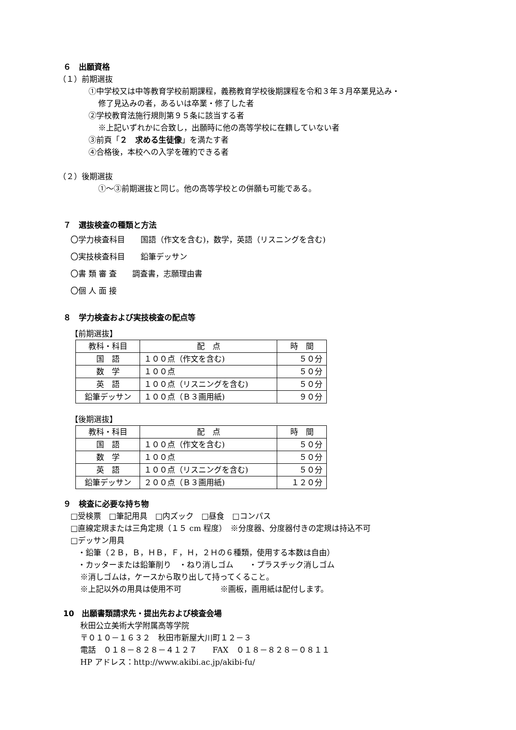６　出願資格
（１）前期選抜
①中学校又は中等教育学校前期課程，義務教育学校後期課程を令和３年３月卒業見込み・
修了見込みの者，あるいは卒業・修了した者
②学校教育法施行規則第９５条に該当する者
※上記いずれかに合致し，出願時に他の高等学校に在籍していない者
③前頁「２　求める生徒像」を満たす者
④合格後，本校への入学を確約できる者
（２）後期選抜
①～③前期選抜と同じ。他の高等学校との併願も可能である。
７　選抜検査の種類と方法
〇学力検査科目　　国語（作文を含む)，数学，英語（リスニングを含む)
〇実技検査科目　　鉛筆デッサン
〇書 類 審 査　　調査書，志願理由書
〇個 人 面 接
８　学力検査および実技検査の配点等
【前期選抜】
| 教科・科目 | 配 点 | 時 間 |
| 国 語 | １００点（作文を含む) | ５０分 |
| 数 学 | １００点 | ５０分 |
| 英 語 | １００点（リスニングを含む) | ５０分 |
| 鉛筆デッサン | １００点（Ｂ３画用紙) | ９０分 |
【後期選抜】
| 教科・科目 | 配 点 | 時 間 |
| 国 語 | １００点（作文を含む) | ５０分 |
| 数 学 | １００点 | ５０分 |
| 英 語 | １００点（リスニングを含む) | ５０分 |
| 鉛筆デッサン | ２００点（Ｂ３画用紙) | １２０分 |
９　検査に必要な持ち物
□受検票　□筆記用具　□内ズック　□昼食　□コンパス
□直線定規または三角定規（１５ cm 程度）　※分度器、分度器付きの定規は持込不可
□デッサン用具
・鉛筆（２Ｂ，Ｂ，ＨＢ，Ｆ，Ｈ，２Ｈの６種類，使用する本数は自由）
・カッターまたは鉛筆削り　・ねり消しゴム　　・プラスチック消しゴム
※消しゴムは，ケースから取り出して持ってくること。
※上記以外の用具は使用不可　　　　　※画板，画用紙は配付します。
10　出願書類請求先・提出先および検査会場
秋田公立美術大学附属高等学院
〒０１０－１６３２　秋田市新屋大川町１２－３
電話　０１８－８２８－４１２７　　FAX　０１８－８２８－０８１１
HP アドレス：http://www.akibi.ac.jp/akibi-fu/